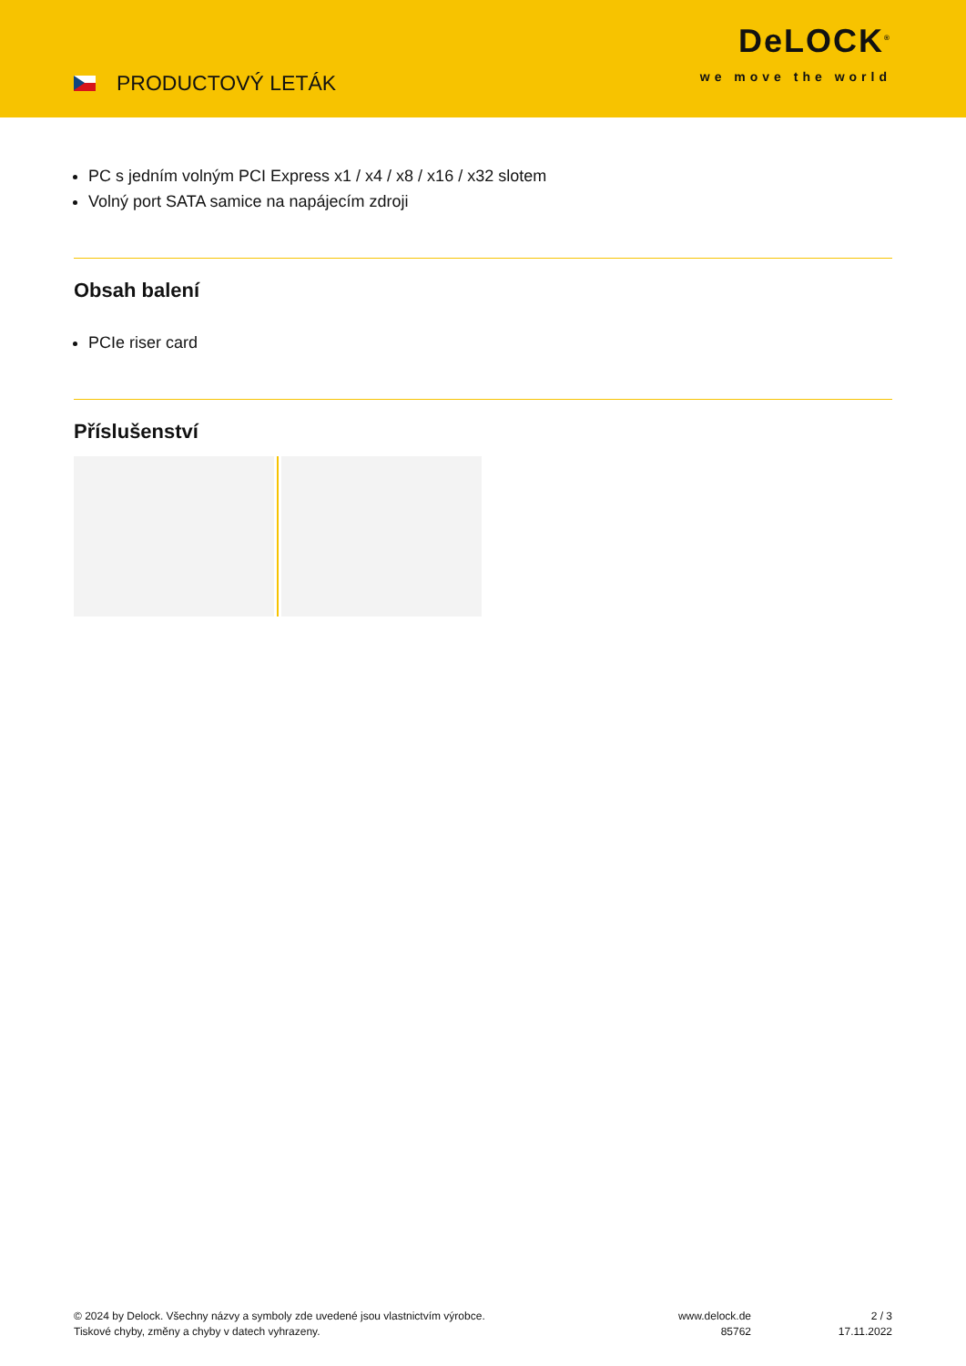PRODUCTOVÝ LETÁK
DeLOCK<sup>®</sup>
we move the world
PC s jedním volným PCI Express x1 / x4 / x8 / x16 / x32 slotem
Volný port SATA samice na napájecím zdroji
Obsah balení
PCIe riser card
Příslušenství
© 2024 by Delock. Všechny názvy a symboly zde uvedené jsou vlastnictvím výrobce.
Tiskové chyby, změny a chyby v datech vyhrazeny.
www.delock.de
85762
2 / 3
17.11.2022